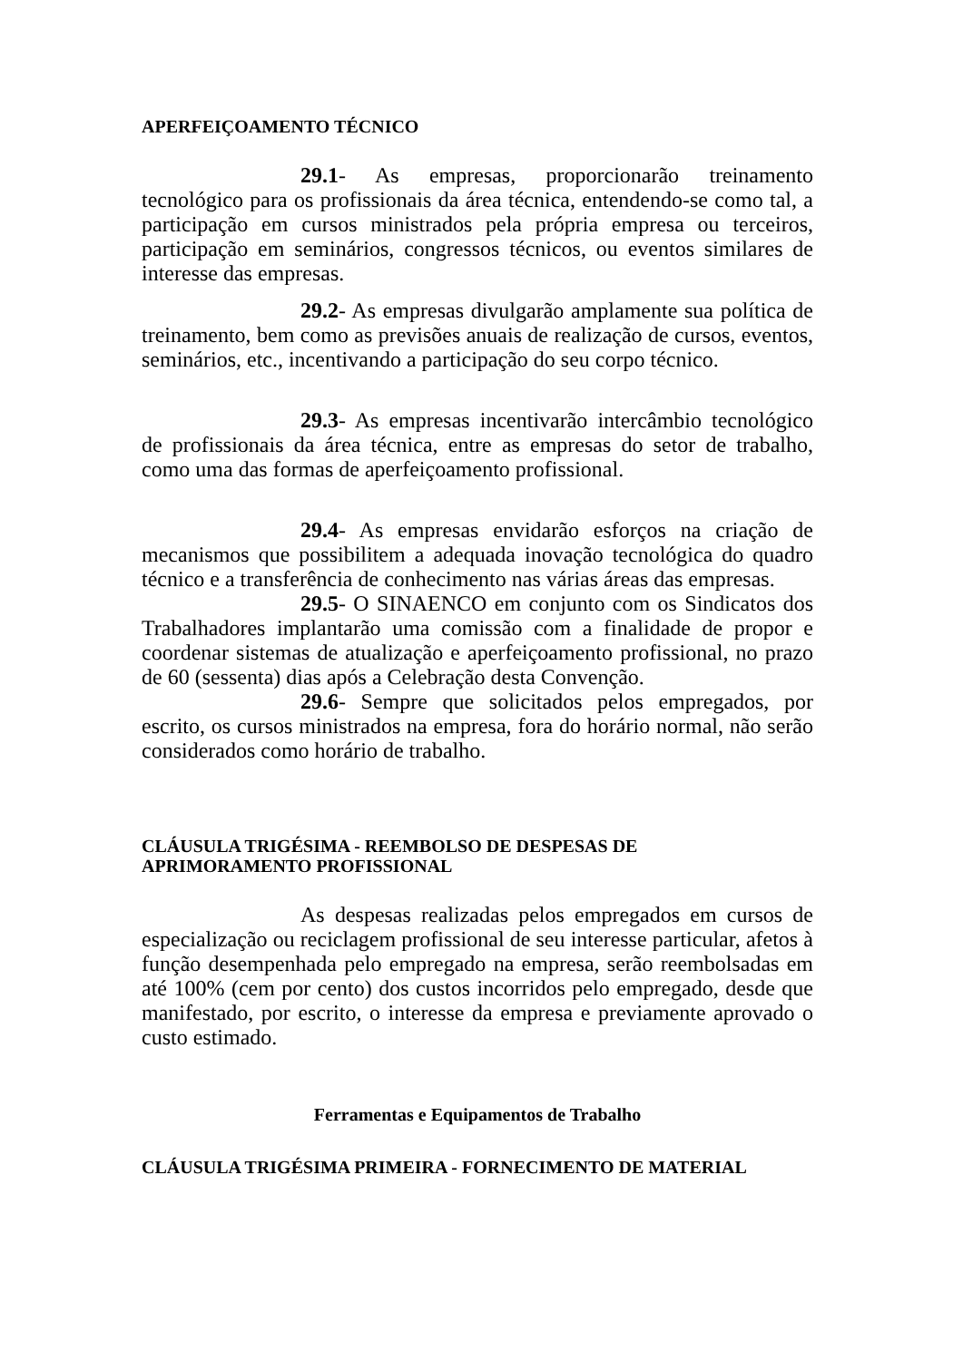APERFEIÇOAMENTO TÉCNICO
29.1- As empresas, proporcionarão treinamento tecnológico para os profissionais da área técnica, entendendo-se como tal, a participação em cursos ministrados pela própria empresa ou terceiros, participação em seminários, congressos técnicos, ou eventos similares de interesse das empresas.
29.2- As empresas divulgarão amplamente sua política de treinamento, bem como as previsões anuais de realização de cursos, eventos, seminários, etc., incentivando a participação do seu corpo técnico.
29.3- As empresas incentivarão intercâmbio tecnológico de profissionais da área técnica, entre as empresas do setor de trabalho, como uma das formas de aperfeiçoamento profissional.
29.4- As empresas envidarão esforços na criação de mecanismos que possibilitem a adequada inovação tecnológica do quadro técnico e a transferência de conhecimento nas várias áreas das empresas.
29.5- O SINAENCO em conjunto com os Sindicatos dos Trabalhadores implantarão uma comissão com a finalidade de propor e coordenar sistemas de atualização e aperfeiçoamento profissional, no prazo de 60 (sessenta) dias após a Celebração desta Convenção.
29.6- Sempre que solicitados pelos empregados, por escrito, os cursos ministrados na empresa, fora do horário normal, não serão considerados como horário de trabalho.
CLÁUSULA TRIGÉSIMA - REEMBOLSO DE DESPESAS DE
APRIMORAMENTO PROFISSIONAL
As despesas realizadas pelos empregados em cursos de especialização ou reciclagem profissional de seu interesse particular, afetos à função desempenhada pelo empregado na empresa, serão reembolsadas em até 100% (cem por cento) dos custos incorridos pelo empregado, desde que manifestado, por escrito, o interesse da empresa e previamente aprovado o custo estimado.
Ferramentas e Equipamentos de Trabalho
CLÁUSULA TRIGÉSIMA PRIMEIRA - FORNECIMENTO DE MATERIAL